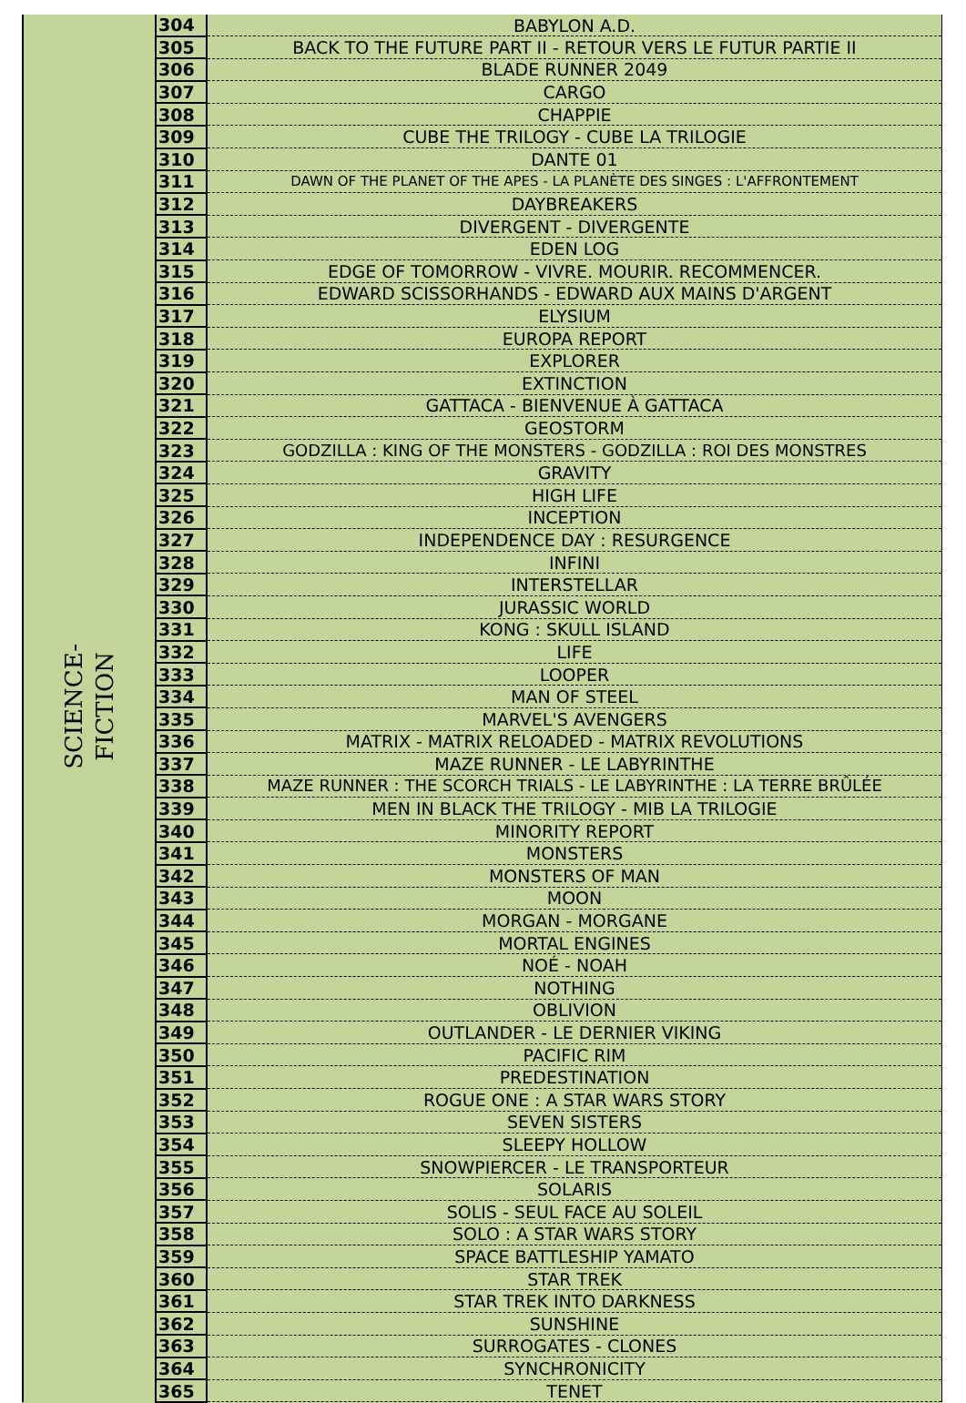| SCIENCE- FICTION | 304 | BABYLON A.D. |
| | 305 | BACK TO THE FUTURE PART II - RETOUR VERS LE FUTUR PARTIE II |
| | 306 | BLADE RUNNER 2049 |
| | 307 | CARGO |
| | 308 | CHAPPIE |
| | 309 | CUBE THE TRILOGY - CUBE LA TRILOGIE |
| | 310 | DANTE 01 |
| | 311 | DAWN OF THE PLANET OF THE APES - LA PLANÈTE DES SINGES : L'AFFRONTEMENT |
| | 312 | DAYBREAKERS |
| | 313 | DIVERGENT - DIVERGENTE |
| | 314 | EDEN LOG |
| | 315 | EDGE OF TOMORROW - VIVRE. MOURIR. RECOMMENCER. |
| | 316 | EDWARD SCISSORHANDS - EDWARD AUX MAINS D'ARGENT |
| | 317 | ELYSIUM |
| | 318 | EUROPA REPORT |
| | 319 | EXPLORER |
| | 320 | EXTINCTION |
| | 321 | GATTACA - BIENVENUE À GATTACA |
| | 322 | GEOSTORM |
| | 323 | GODZILLA : KING OF THE MONSTERS - GODZILLA : ROI DES MONSTRES |
| | 324 | GRAVITY |
| | 325 | HIGH LIFE |
| | 326 | INCEPTION |
| | 327 | INDEPENDENCE DAY : RESURGENCE |
| | 328 | INFINI |
| | 329 | INTERSTELLAR |
| | 330 | JURASSIC WORLD |
| | 331 | KONG : SKULL ISLAND |
| | 332 | LIFE |
| | 333 | LOOPER |
| | 334 | MAN OF STEEL |
| | 335 | MARVEL'S AVENGERS |
| | 336 | MATRIX - MATRIX RELOADED - MATRIX REVOLUTIONS |
| | 337 | MAZE RUNNER - LE LABYRINTHE |
| | 338 | MAZE RUNNER : THE SCORCH TRIALS - LE LABYRINTHE : LA TERRE BRÛLÉE |
| | 339 | MEN IN BLACK THE TRILOGY - MIB LA TRILOGIE |
| | 340 | MINORITY REPORT |
| | 341 | MONSTERS |
| | 342 | MONSTERS OF MAN |
| | 343 | MOON |
| | 344 | MORGAN - MORGANE |
| | 345 | MORTAL ENGINES |
| | 346 | NOÉ - NOAH |
| | 347 | NOTHING |
| | 348 | OBLIVION |
| | 349 | OUTLANDER - LE DERNIER VIKING |
| | 350 | PACIFIC RIM |
| | 351 | PREDESTINATION |
| | 352 | ROGUE ONE : A STAR WARS STORY |
| | 353 | SEVEN SISTERS |
| | 354 | SLEEPY HOLLOW |
| | 355 | SNOWPIERCER - LE TRANSPORTEUR |
| | 356 | SOLARIS |
| | 357 | SOLIS - SEUL FACE AU SOLEIL |
| | 358 | SOLO : A STAR WARS STORY |
| | 359 | SPACE BATTLESHIP YAMATO |
| | 360 | STAR TREK |
| | 361 | STAR TREK INTO DARKNESS |
| | 362 | SUNSHINE |
| | 363 | SURROGATES - CLONES |
| | 364 | SYNCHRONICITY |
| | 365 | TENET |